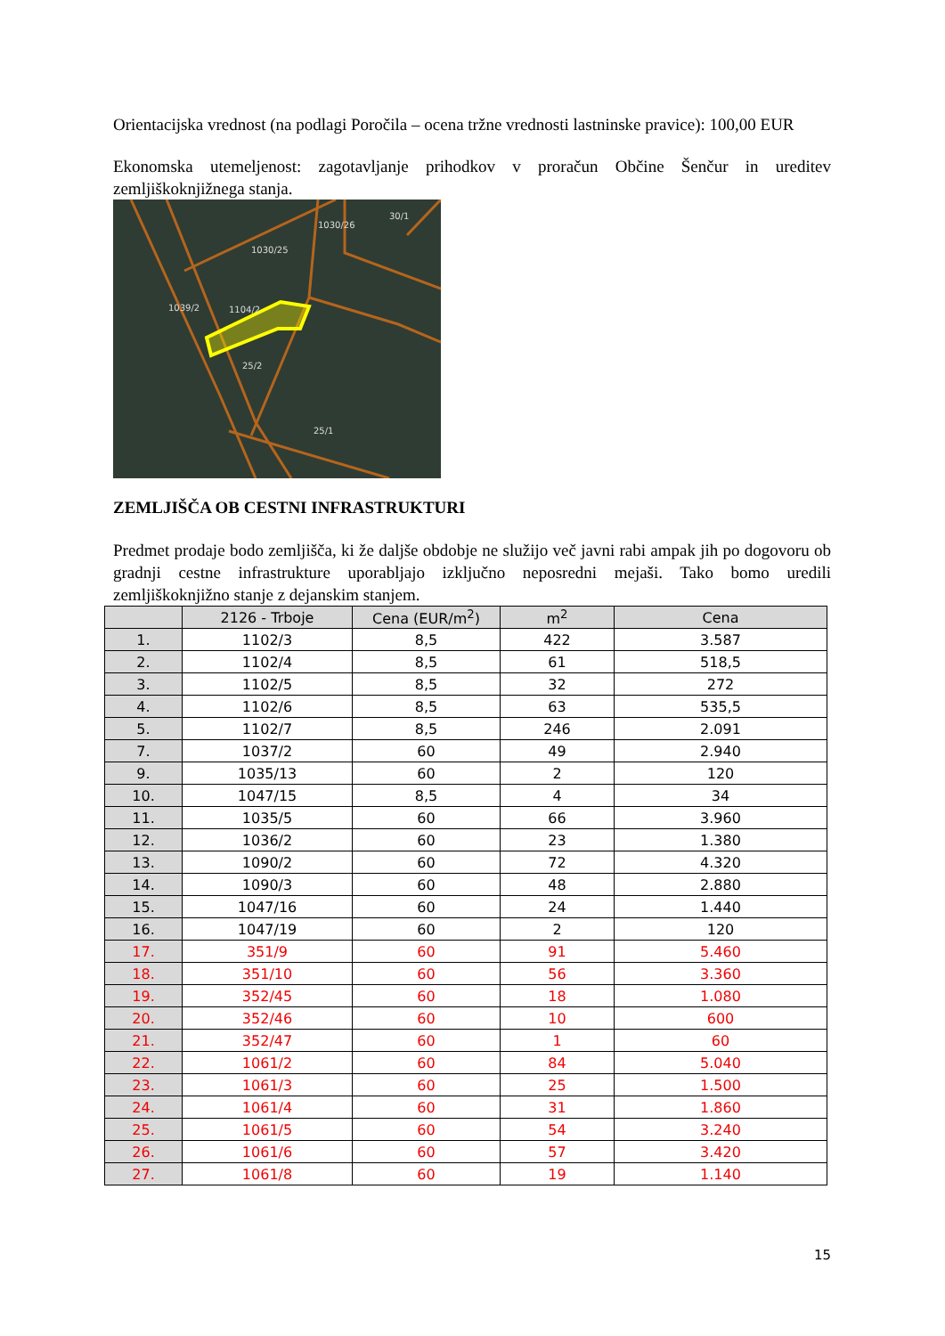Orientacijska vrednost (na podlagi Poročila – ocena tržne vrednosti lastninske pravice): 100,00 EUR
Ekonomska utemeljenost: zagotavljanje prihodkov v proračun Občine Šenčur in ureditev zemljiškoknjižnega stanja.
1030/25
1030/26
30/1
1039/2
1104/2
25/2
25/1
ZEMLJIŠČA OB CESTNI INFRASTRUKTURI
Predmet prodaje bodo zemljišča, ki že daljše obdobje ne služijo več javni rabi ampak jih po dogovoru ob gradnji cestne infrastrukture uporabljajo izključno neposredni mejaši. Tako bomo uredili zemljiškoknjižno stanje z dejanskim stanjem.
| | 2126 - Trboje | Cena (EUR/m<sup>2</sup>) | m<sup>2</sup> | Cena |
| --- | --- | --- | --- | --- |
| 1. | 1102/3 | 8,5 | 422 | 3.587 |
| 2. | 1102/4 | 8,5 | 61 | 518,5 |
| 3. | 1102/5 | 8,5 | 32 | 272 |
| 4. | 1102/6 | 8,5 | 63 | 535,5 |
| 5. | 1102/7 | 8,5 | 246 | 2.091 |
| 7. | 1037/2 | 60 | 49 | 2.940 |
| 9. | 1035/13 | 60 | 2 | 120 |
| 10. | 1047/15 | 8,5 | 4 | 34 |
| 11. | 1035/5 | 60 | 66 | 3.960 |
| 12. | 1036/2 | 60 | 23 | 1.380 |
| 13. | 1090/2 | 60 | 72 | 4.320 |
| 14. | 1090/3 | 60 | 48 | 2.880 |
| 15. | 1047/16 | 60 | 24 | 1.440 |
| 16. | 1047/19 | 60 | 2 | 120 |
| 17. | 351/9 | 60 | 91 | 5.460 |
| 18. | 351/10 | 60 | 56 | 3.360 |
| 19. | 352/45 | 60 | 18 | 1.080 |
| 20. | 352/46 | 60 | 10 | 600 |
| 21. | 352/47 | 60 | 1 | 60 |
| 22. | 1061/2 | 60 | 84 | 5.040 |
| 23. | 1061/3 | 60 | 25 | 1.500 |
| 24. | 1061/4 | 60 | 31 | 1.860 |
| 25. | 1061/5 | 60 | 54 | 3.240 |
| 26. | 1061/6 | 60 | 57 | 3.420 |
| 27. | 1061/8 | 60 | 19 | 1.140 |
15